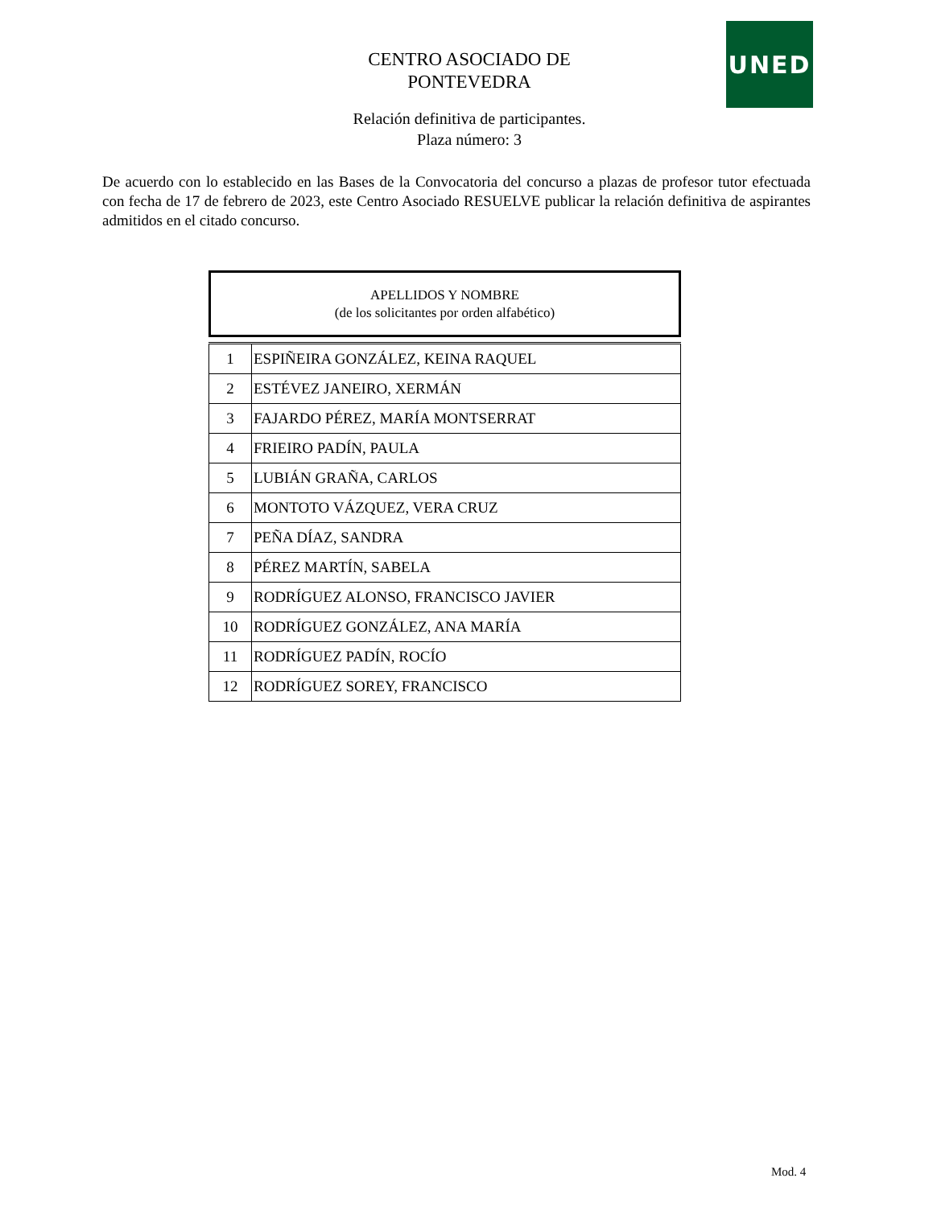UNED
CENTRO ASOCIADO DE
PONTEVEDRA
Relación definitiva de participantes.
Plaza número: 3
De acuerdo con lo establecido en las Bases de la Convocatoria del concurso a plazas de profesor tutor efectuada con fecha de 17 de febrero de 2023, este Centro Asociado RESUELVE publicar la relación definitiva de aspirantes admitidos en el citado concurso.
APELLIDOS Y NOMBRE
(de los solicitantes por orden alfabético)
| 1 | ESPIÑEIRA GONZÁLEZ, KEINA RAQUEL |
| 2 | ESTÉVEZ JANEIRO, XERMÁN |
| 3 | FAJARDO PÉREZ, MARÍA MONTSERRAT |
| 4 | FRIEIRO PADÍN, PAULA |
| 5 | LUBIÁN GRAÑA, CARLOS |
| 6 | MONTOTO VÁZQUEZ, VERA CRUZ |
| 7 | PEÑA DÍAZ, SANDRA |
| 8 | PÉREZ MARTÍN, SABELA |
| 9 | RODRÍGUEZ ALONSO, FRANCISCO JAVIER |
| 10 | RODRÍGUEZ GONZÁLEZ, ANA MARÍA |
| 11 | RODRÍGUEZ PADÍN, ROCÍO |
| 12 | RODRÍGUEZ SOREY, FRANCISCO |
Mod. 4